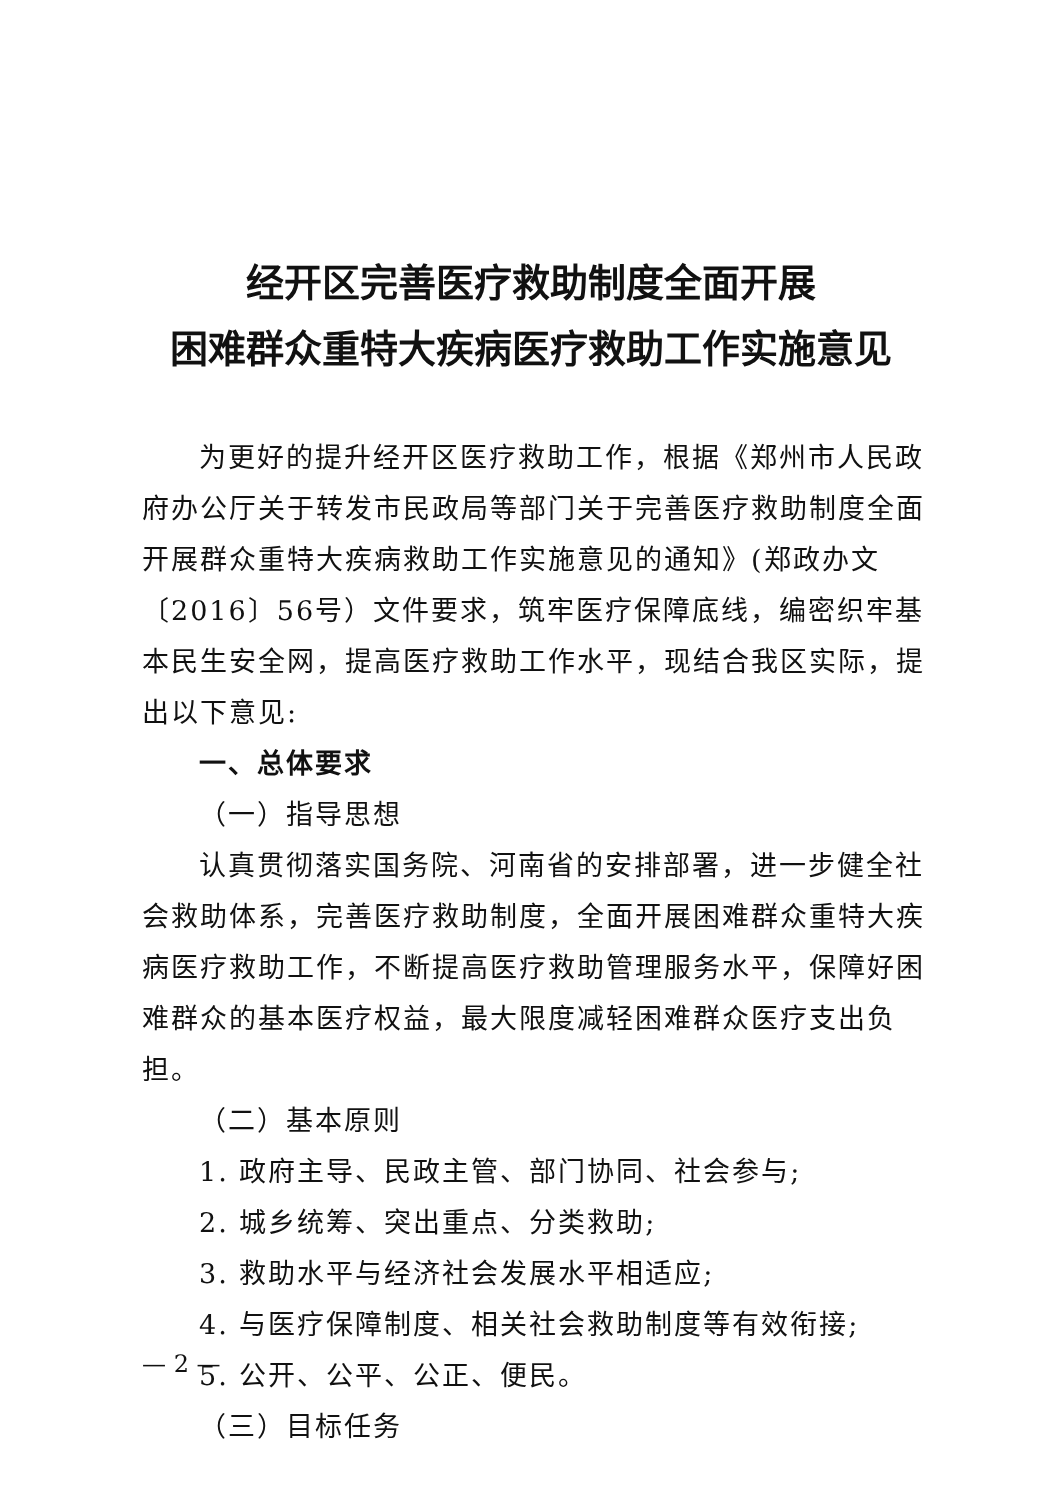经开区完善医疗救助制度全面开展
困难群众重特大疾病医疗救助工作实施意见
为更好的提升经开区医疗救助工作，根据《郑州市人民政府办公厅关于转发市民政局等部门关于完善医疗救助制度全面开展群众重特大疾病救助工作实施意见的通知》(郑政办文〔2016〕56号）文件要求，筑牢医疗保障底线，编密织牢基本民生安全网，提高医疗救助工作水平，现结合我区实际，提出以下意见:
一、总体要求
（一）指导思想
认真贯彻落实国务院、河南省的安排部署，进一步健全社会救助体系，完善医疗救助制度，全面开展困难群众重特大疾病医疗救助工作，不断提高医疗救助管理服务水平，保障好困难群众的基本医疗权益，最大限度减轻困难群众医疗支出负担。
（二）基本原则
1. 政府主导、民政主管、部门协同、社会参与;
2. 城乡统筹、突出重点、分类救助;
3. 救助水平与经济社会发展水平相适应;
4. 与医疗保障制度、相关社会救助制度等有效衔接;
5. 公开、公平、公正、便民。
（三）目标任务
— 2 —